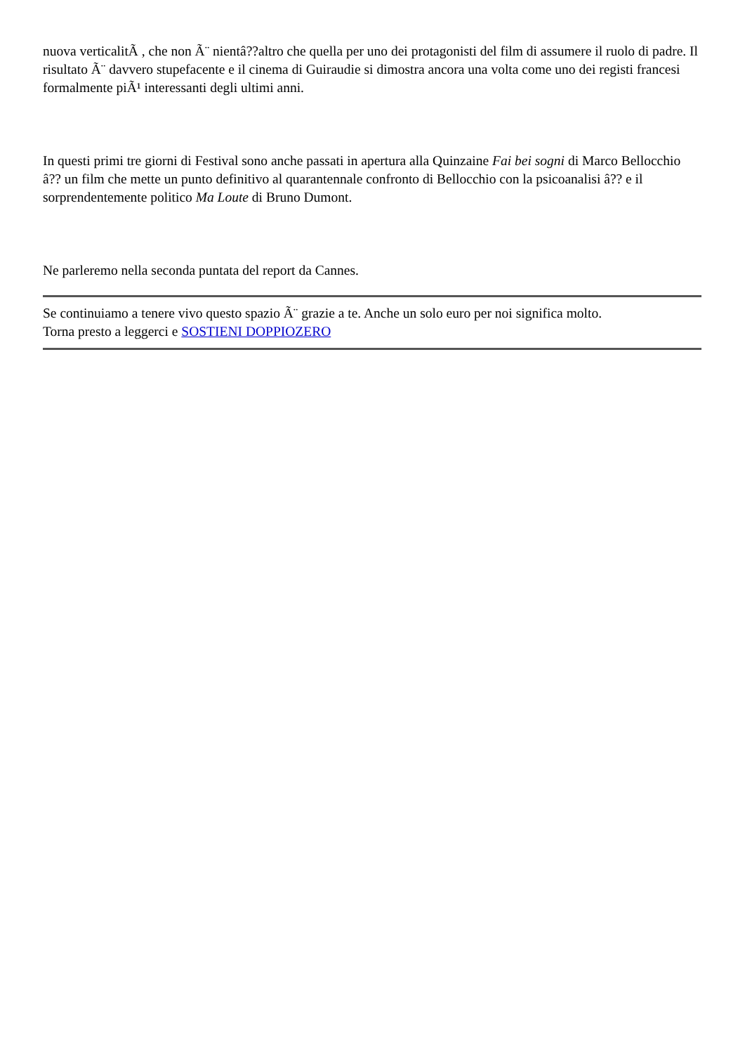nuova verticalitÃ , che non Ã¨ nientâ??altro che quella per uno dei protagonisti del film di assumere il ruolo di padre. Il risultato Ã¨ davvero stupefacente e il cinema di Guiraudie si dimostra ancora una volta come uno dei registi francesi formalmente piÃ¹ interessanti degli ultimi anni.
In questi primi tre giorni di Festival sono anche passati in apertura alla Quinzaine Fai bei sogni di Marco Bellocchio â?? un film che mette un punto definitivo al quarantennale confronto di Bellocchio con la psicoanalisi â?? e il sorprendentemente politico Ma Loute di Bruno Dumont.
Ne parleremo nella seconda puntata del report da Cannes.
Se continuiamo a tenere vivo questo spazio Ã¨ grazie a te. Anche un solo euro per noi significa molto.
Torna presto a leggerci e SOSTIENI DOPPIOZERO